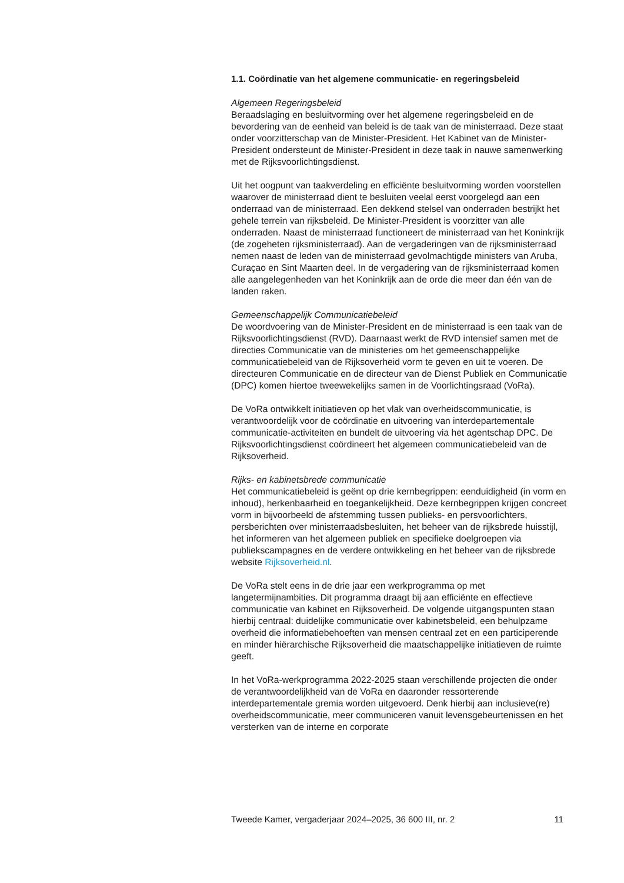1.1. Coördinatie van het algemene communicatie- en regeringsbeleid
Algemeen Regeringsbeleid
Beraadslaging en besluitvorming over het algemene regeringsbeleid en de bevordering van de eenheid van beleid is de taak van de ministerraad. Deze staat onder voorzitterschap van de Minister-President. Het Kabinet van de Minister-President ondersteunt de Minister-President in deze taak in nauwe samenwerking met de Rijksvoorlichtingsdienst.
Uit het oogpunt van taakverdeling en efficiënte besluitvorming worden voorstellen waarover de ministerraad dient te besluiten veelal eerst voorgelegd aan een onderraad van de ministerraad. Een dekkend stelsel van onderraden bestrijkt het gehele terrein van rijksbeleid. De Minister-President is voorzitter van alle onderraden. Naast de ministerraad functioneert de ministerraad van het Koninkrijk (de zogeheten rijksministerraad). Aan de vergaderingen van de rijksministerraad nemen naast de leden van de ministerraad gevolmachtigde ministers van Aruba, Curaçao en Sint Maarten deel. In de vergadering van de rijksministerraad komen alle aangelegenheden van het Koninkrijk aan de orde die meer dan één van de landen raken.
Gemeenschappelijk Communicatiebeleid
De woordvoering van de Minister-President en de ministerraad is een taak van de Rijksvoorlichtingsdienst (RVD). Daarnaast werkt de RVD intensief samen met de directies Communicatie van de ministeries om het gemeenschappelijke communicatiebeleid van de Rijksoverheid vorm te geven en uit te voeren. De directeuren Communicatie en de directeur van de Dienst Publiek en Communicatie (DPC) komen hiertoe tweewekelijks samen in de Voorlichtingsraad (VoRa).
De VoRa ontwikkelt initiatieven op het vlak van overheidscommunicatie, is verantwoordelijk voor de coördinatie en uitvoering van interdepartementale communicatie-activiteiten en bundelt de uitvoering via het agentschap DPC. De Rijksvoorlichtingsdienst coördineert het algemeen communicatiebeleid van de Rijksoverheid.
Rijks- en kabinetsbrede communicatie
Het communicatiebeleid is geënt op drie kernbegrippen: eenduidigheid (in vorm en inhoud), herkenbaarheid en toegankelijkheid. Deze kernbegrippen krijgen concreet vorm in bijvoorbeeld de afstemming tussen publieks- en persvoorlichters, persberichten over ministerraadsbesluiten, het beheer van de rijksbrede huisstijl, het informeren van het algemeen publiek en specifieke doelgroepen via publiekscampagnes en de verdere ontwikkeling en het beheer van de rijksbrede website Rijksoverheid.nl.
De VoRa stelt eens in de drie jaar een werkprogramma op met langetermijnambities. Dit programma draagt bij aan efficiënte en effectieve communicatie van kabinet en Rijksoverheid. De volgende uitgangspunten staan hierbij centraal: duidelijke communicatie over kabinetsbeleid, een behulpzame overheid die informatiebehoeften van mensen centraal zet en een participerende en minder hiërarchische Rijksoverheid die maatschappelijke initiatieven de ruimte geeft.
In het VoRa-werkprogramma 2022-2025 staan verschillende projecten die onder de verantwoordelijkheid van de VoRa en daaronder ressorterende interdepartementale gremia worden uitgevoerd. Denk hierbij aan inclusieve(re) overheidscommunicatie, meer communiceren vanuit levensgebeurtenissen en het versterken van de interne en corporate
Tweede Kamer, vergaderjaar 2024–2025, 36 600 III, nr. 2 11